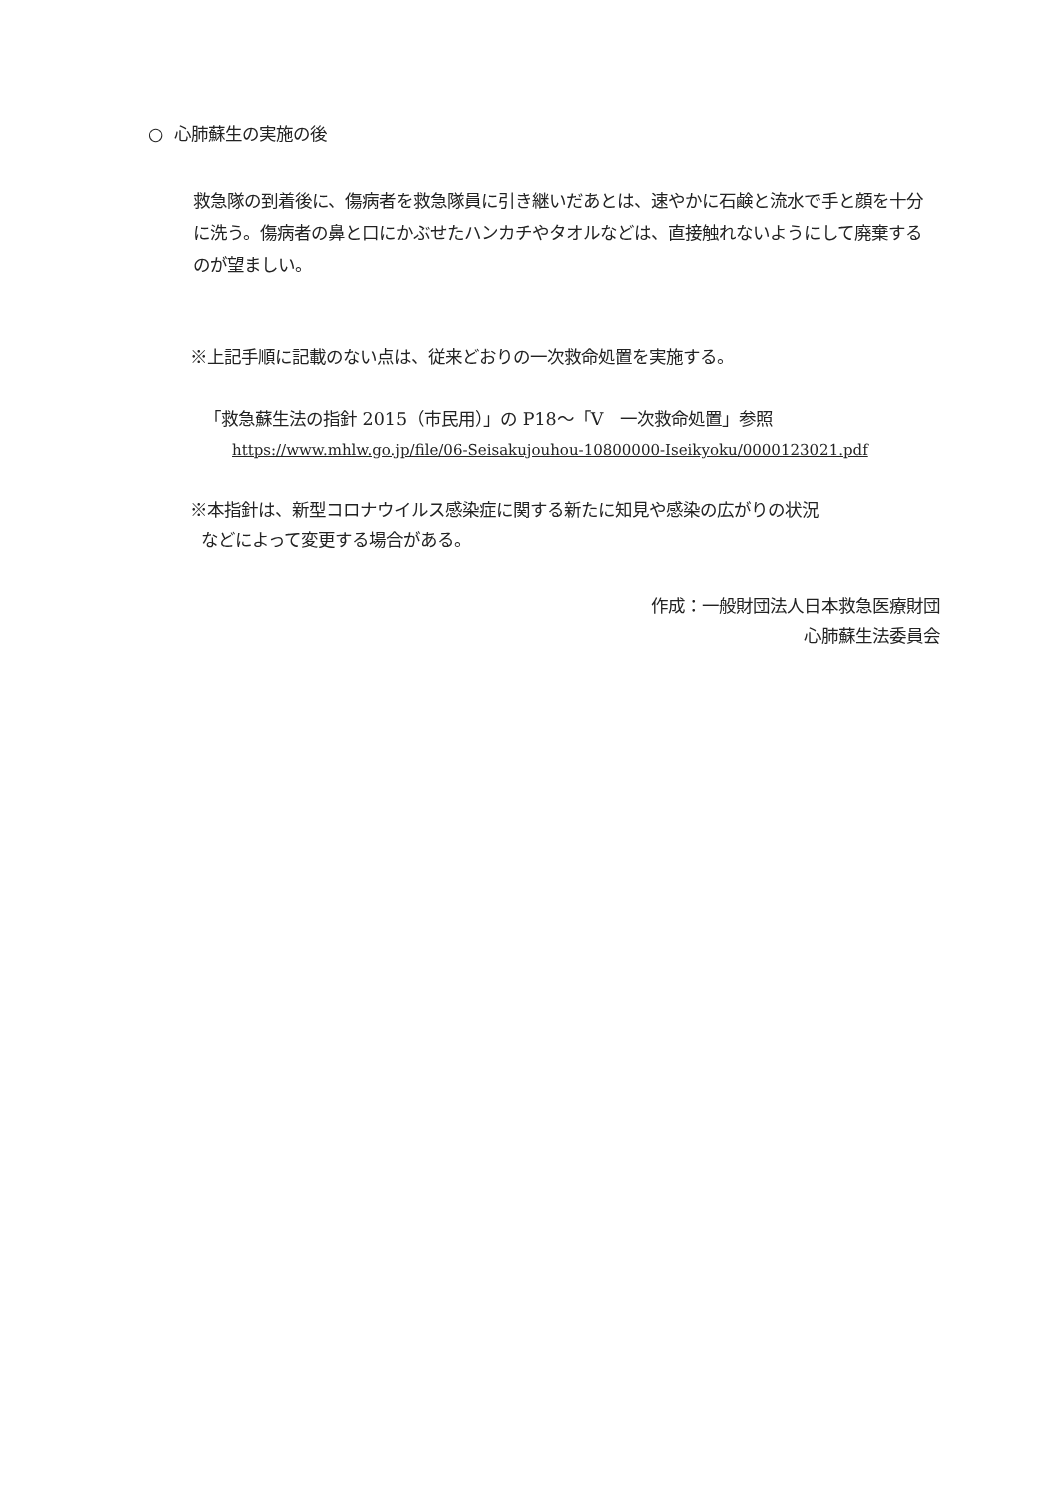○ 心肺蘇生の実施の後
救急隊の到着後に、傷病者を救急隊員に引き継いだあとは、速やかに石鹸と流水で手と顔を十分に洗う。傷病者の鼻と口にかぶせたハンカチやタオルなどは、直接触れないようにして廃棄するのが望ましい。
※上記手順に記載のない点は、従来どおりの一次救命処置を実施する。
「救急蘇生法の指針 2015（市民用）」の P18～「V　一次救命処置」参照
https://www.mhlw.go.jp/file/06-Seisakujouhou-10800000-Iseikyoku/0000123021.pdf
※本指針は、新型コロナウイルス感染症に関する新たに知見や感染の広がりの状況
などによって変更する場合がある。
作成：一般財団法人日本救急医療財団
心肺蘇生法委員会